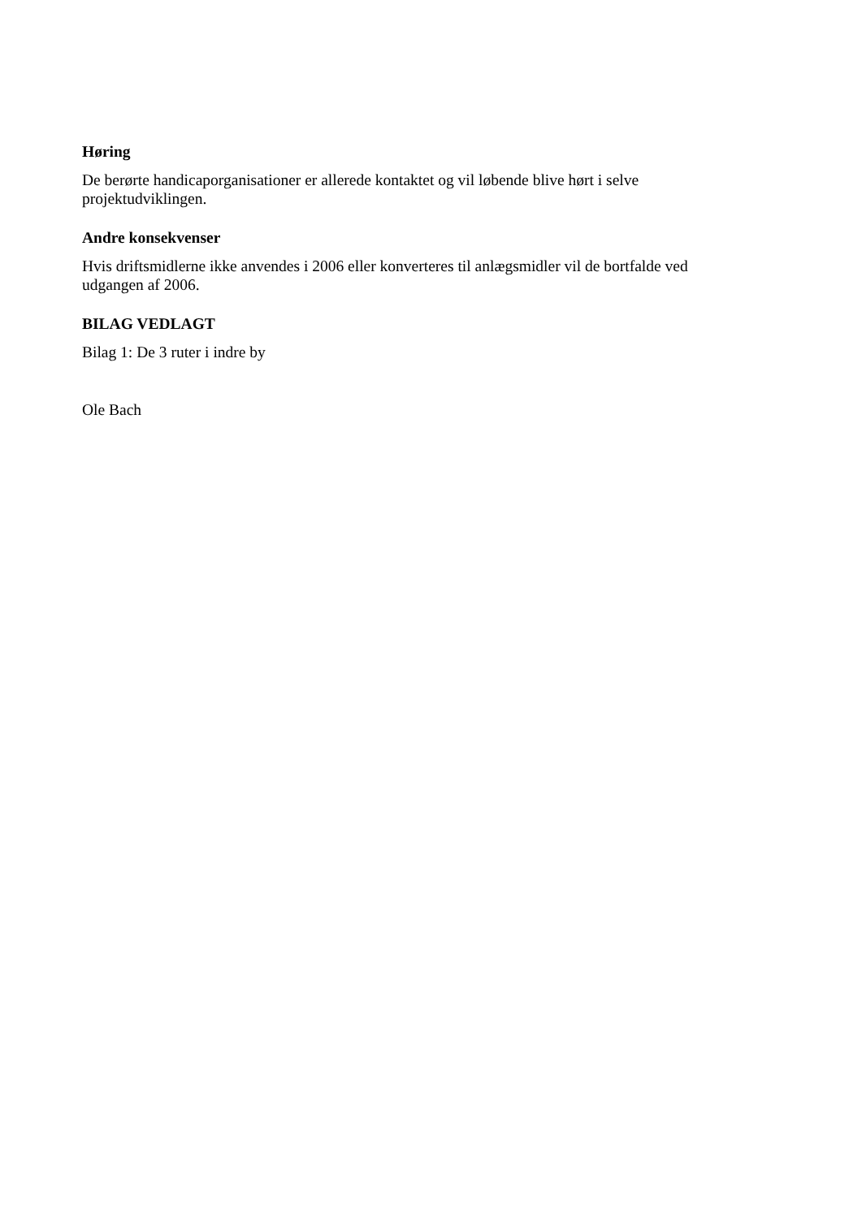Høring
De berørte handicaporganisationer er allerede kontaktet og vil løbende blive hørt i selve
projektudviklingen.
Andre konsekvenser
Hvis driftsmidlerne ikke anvendes i 2006 eller konverteres til anlægsmidler vil de bortfalde ved
udgangen af 2006.
BILAG VEDLAGT
Bilag 1: De 3 ruter i indre by
Ole Bach